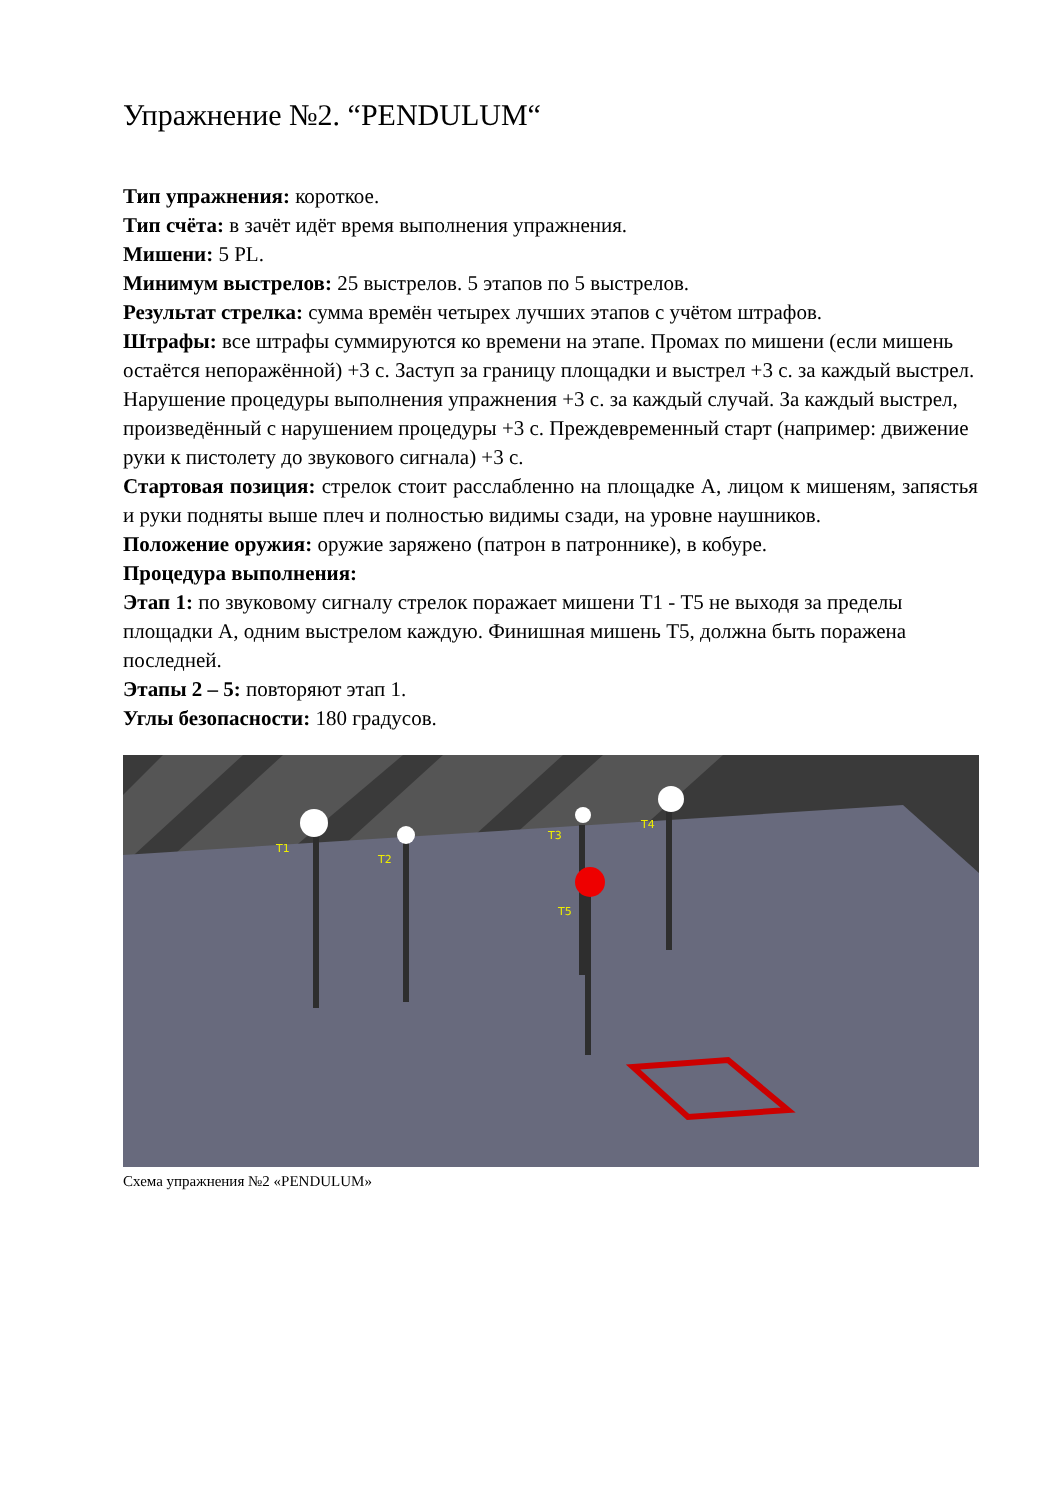Упражнение №2. “PENDULUM“
Тип упражнения: короткое.
Тип счёта: в зачёт идёт время выполнения упражнения.
Мишени: 5 PL.
Минимум выстрелов: 25 выстрелов. 5 этапов по 5 выстрелов.
Результат стрелка: сумма времён четырех лучших этапов с учётом штрафов.
Штрафы: все штрафы суммируются ко времени на этапе. Промах по мишени (если мишень остаётся непоражённой) +3 с. Заступ за границу площадки и выстрел +3 с. за каждый выстрел. Нарушение процедуры выполнения упражнения +3 с. за каждый случай. За каждый выстрел, произведённый с нарушением процедуры +3 с. Преждевременный старт (например: движение руки к пистолету до звукового сигнала) +3 с.
Стартовая позиция: стрелок стоит расслабленно на площадке А, лицом к мишеням, запястья и руки подняты выше плеч и полностью видимы сзади, на уровне наушников.
Положение оружия: оружие заряжено (патрон в патроннике), в кобуре.
Процедура выполнения:
Этап 1: по звуковому сигналу стрелок поражает мишени Т1 - Т5 не выходя за пределы площадки А, одним выстрелом каждую. Финишная мишень Т5, должна быть поражена последней.
Этапы 2 – 5: повторяют этап 1.
Углы безопасности: 180 градусов.
T1
T2
T3
T4
T5
Схема упражнения №2 «PENDULUM»